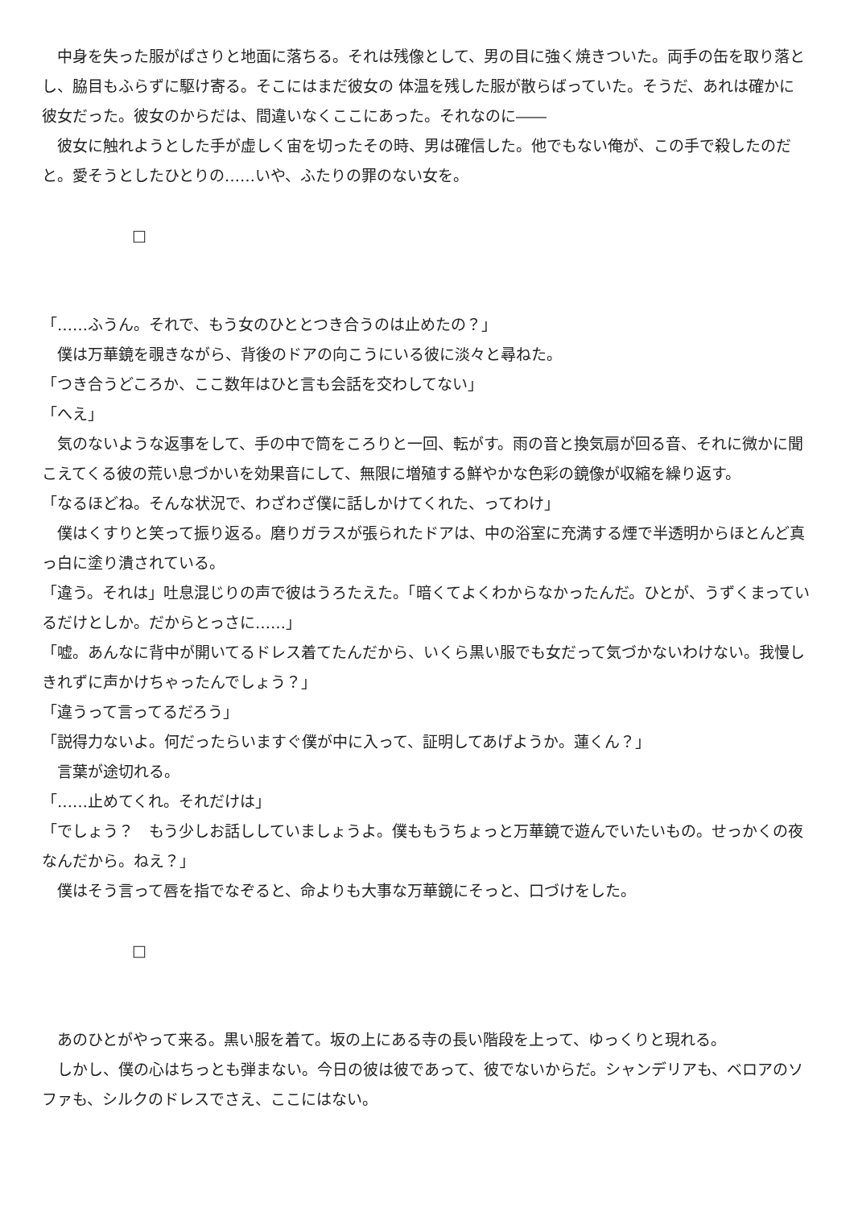中身を失った服がぱさりと地面に落ちる。それは残像として、男の目に強く焼きついた。両手の缶を取り落とし、脇目もふらずに駆け寄る。そこにはまだ彼女の 体温を残した服が散らばっていた。そうだ、あれは確かに彼女だった。彼女のからだは、間違いなくここにあった。それなのに――
　彼女に触れようとした手が虚しく宙を切ったその時、男は確信した。他でもない俺が、この手で殺したのだと。愛そうとしたひとりの……いや、ふたりの罪のない女を。
□
「……ふうん。それで、もう女のひととつき合うのは止めたの？」
　僕は万華鏡を覗きながら、背後のドアの向こうにいる彼に淡々と尋ねた。
「つき合うどころか、ここ数年はひと言も会話を交わしてない」
「へえ」
　気のないような返事をして、手の中で筒をころりと一回、転がす。雨の音と換気扇が回る音、それに微かに聞こえてくる彼の荒い息づかいを効果音にして、無限に増殖する鮮やかな色彩の鏡像が収縮を繰り返す。
「なるほどね。そんな状況で、わざわざ僕に話しかけてくれた、ってわけ」
　僕はくすりと笑って振り返る。磨りガラスが張られたドアは、中の浴室に充満する煙で半透明からほとんど真っ白に塗り潰されている。
「違う。それは」吐息混じりの声で彼はうろたえた。「暗くてよくわからなかったんだ。ひとが、うずくまっているだけとしか。だからとっさに……」
「嘘。あんなに背中が開いてるドレス着てたんだから、いくら黒い服でも女だって気づかないわけない。我慢しきれずに声かけちゃったんでしょう？」
「違うって言ってるだろう」
「説得力ないよ。何だったらいますぐ僕が中に入って、証明してあげようか。蓮くん？」
　言葉が途切れる。
「……止めてくれ。それだけは」
「でしょう？　もう少しお話ししていましょうよ。僕ももうちょっと万華鏡で遊んでいたいもの。せっかくの夜なんだから。ねえ？」
　僕はそう言って唇を指でなぞると、命よりも大事な万華鏡にそっと、口づけをした。
□
　あのひとがやって来る。黒い服を着て。坂の上にある寺の長い階段を上って、ゆっくりと現れる。
　しかし、僕の心はちっとも弾まない。今日の彼は彼であって、彼でないからだ。シャンデリアも、ベロアのソファも、シルクのドレスでさえ、ここにはない。